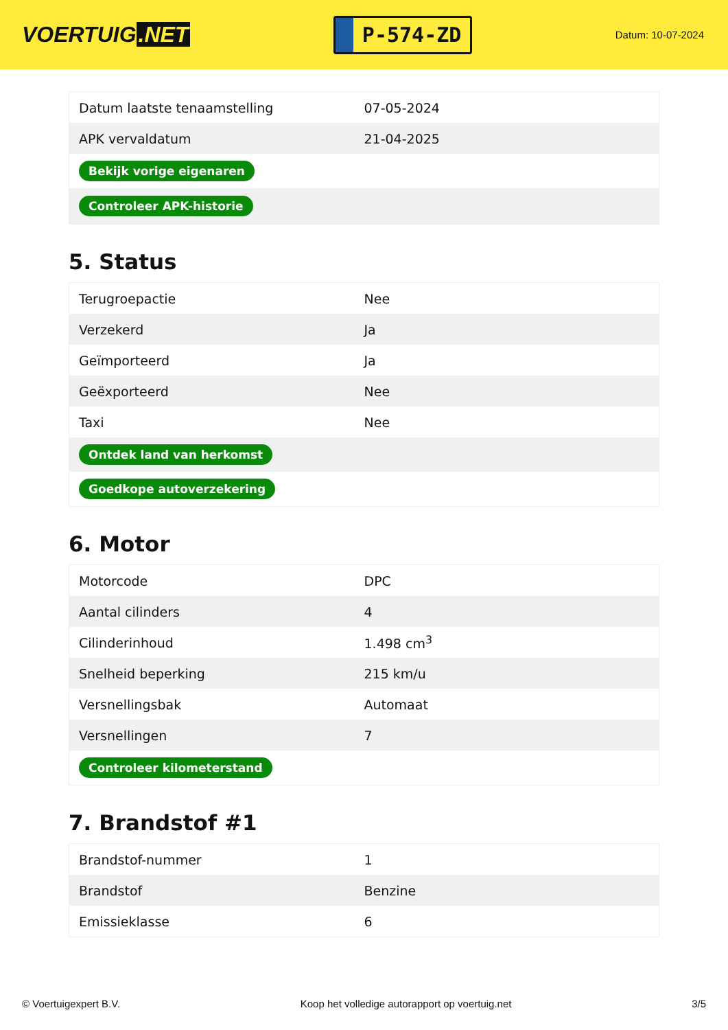VOERTUIG.NET
P-574-ZD
Datum: 10-07-2024
| Datum laatste tenaamstelling | 07-05-2024 |
| APK vervaldatum | 21-04-2025 |
| Bekijk vorige eigenaren | |
| Controleer APK-historie | |
5. Status
| Terugroepactie | Nee |
| Verzekerd | Ja |
| Geïmporteerd | Ja |
| Geëxporteerd | Nee |
| Taxi | Nee |
| Ontdek land van herkomst | |
| Goedkope autoverzekering | |
6. Motor
| Motorcode | DPC |
| Aantal cilinders | 4 |
| Cilinderinhoud | 1.498 cm<sup>3</sup> |
| Snelheid beperking | 215 km/u |
| Versnellingsbak | Automaat |
| Versnellingen | 7 |
| Controleer kilometerstand | |
7. Brandstof #1
| Brandstof-nummer | 1 |
| Brandstof | Benzine |
| Emissieklasse | 6 |
© Voertuigexpert B.V. Koop het volledige autorapport op voertuig.net 3/5